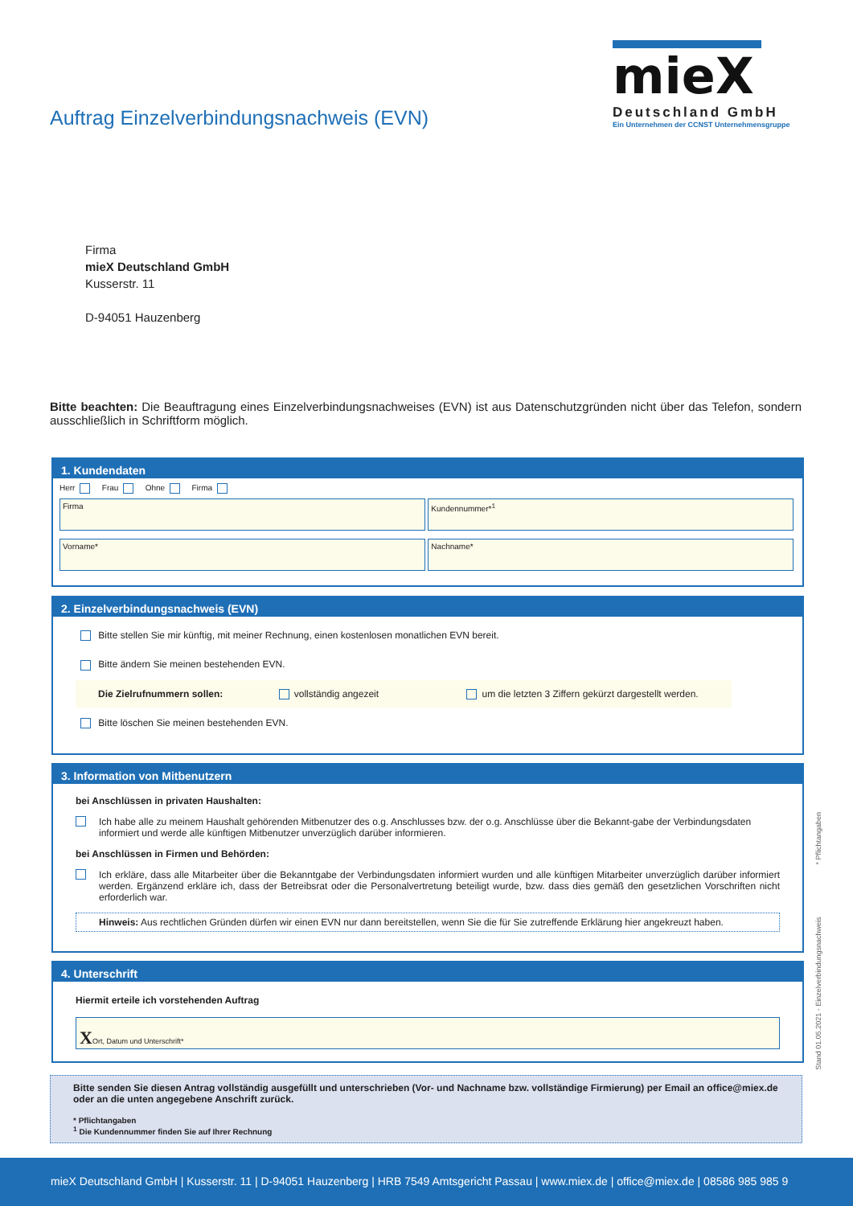Auftrag Einzelverbindungsnachweis (EVN)
mieX
Deutschland GmbH
Ein Unternehmen der CCNST Unternehmensgruppe
Firma
mieX Deutschland GmbH
Kusserstr. 11
D-94051 Hauzenberg
Bitte beachten: Die Beauftragung eines Einzelverbindungsnachweises (EVN) ist aus Datenschutzgründen nicht über das Telefon, sondern ausschließlich in Schriftform möglich.
1. Kundendaten
Herr Frau Ohne Firma
Firma Kundennummer*<sup>1</sup>
Vorname* Nachname*
2. Einzelverbindungsnachweis (EVN)
Bitte stellen Sie mir künftig, mit meiner Rechnung, einen kostenlosen monatlichen EVN bereit.
Bitte ändern Sie meinen bestehenden EVN.
Die Zielrufnummern sollen: vollständig angezeit um die letzten 3 Ziffern gekürzt dargestellt werden.
Bitte löschen Sie meinen bestehenden EVN.
3. Information von Mitbenutzern
bei Anschlüssen in privaten Haushalten:
Ich habe alle zu meinem Haushalt gehörenden Mitbenutzer des o.g. Anschlusses bzw. der o.g. Anschlüsse über die Bekannt-gabe der Verbindungsdaten informiert und werde alle künftigen Mitbenutzer unverzüglich darüber informieren.
bei Anschlüssen in Firmen und Behörden:
Ich erkläre, dass alle Mitarbeiter über die Bekanntgabe der Verbindungsdaten informiert wurden und alle künftigen Mitarbeiter unverzüglich darüber informiert werden. Ergänzend erkläre ich, dass der Betreibsrat oder die Personalvertretung beteiligt wurde, bzw. dass dies gemäß den gesetzlichen Vorschriften nicht erforderlich war.
Hinweis: Aus rechtlichen Gründen dürfen wir einen EVN nur dann bereitstellen, wenn Sie die für Sie zutreffende Erklärung hier angekreuzt haben.
4. Unterschrift
Hiermit erteile ich vorstehenden Auftrag
XOrt, Datum und Unterschrift*
Bitte senden Sie diesen Antrag vollständig ausgefüllt und unterschrieben (Vor- und Nachname bzw. vollständige Firmierung) per Email an office@miex.de oder an die unten angegebene Anschrift zurück.
* Pflichtangaben
<sup>1</sup> Die Kundennummer finden Sie auf Ihrer Rechnung
Stand 01.05.2021 - Einzelverbindungsnachweis * Pflichtangaben
mieX Deutschland GmbH | Kusserstr. 11 | D-94051 Hauzenberg | HRB 7549 Amtsgericht Passau | www.miex.de | office@miex.de | 08586 985 985 9